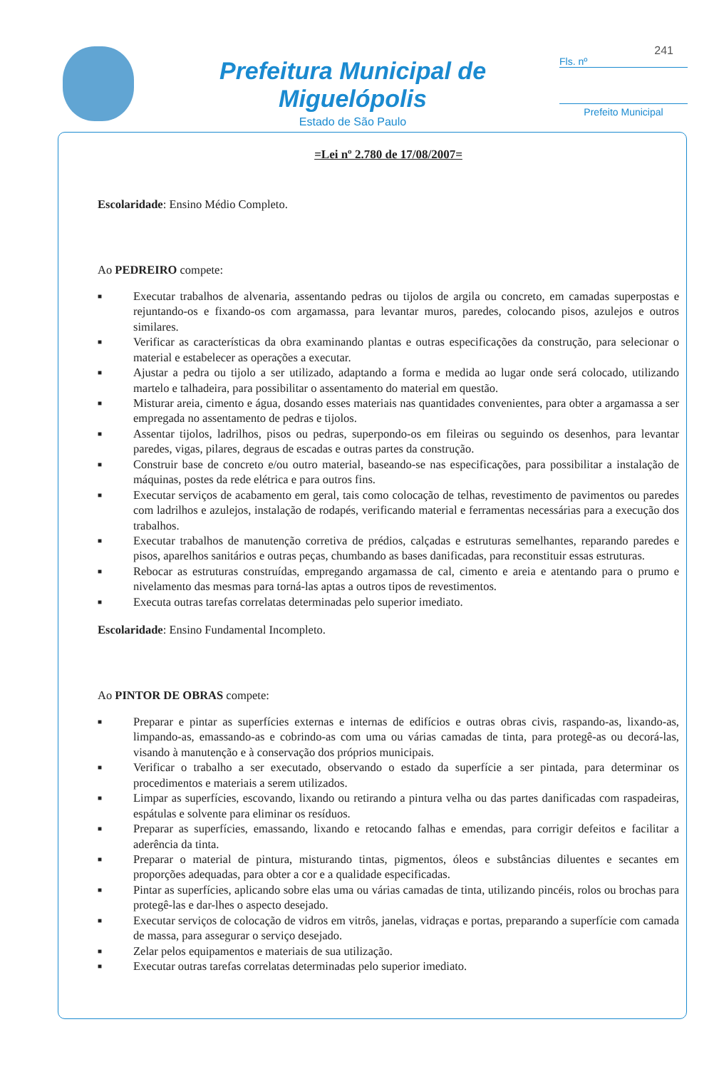Prefeitura Municipal de Miguelópolis
Estado de São Paulo
Fls. nº 241
Prefeito Municipal
=Lei nº 2.780 de 17/08/2007=
Escolaridade: Ensino Médio Completo.
Ao PEDREIRO compete:
■ Executar trabalhos de alvenaria, assentando pedras ou tijolos de argila ou concreto, em camadas superpostas e rejuntando-os e fixando-os com argamassa, para levantar muros, paredes, colocando pisos, azulejos e outros similares.
■ Verificar as características da obra examinando plantas e outras especificações da construção, para selecionar o material e estabelecer as operações a executar.
■ Ajustar a pedra ou tijolo a ser utilizado, adaptando a forma e medida ao lugar onde será colocado, utilizando martelo e talhadeira, para possibilitar o assentamento do material em questão.
■ Misturar areia, cimento e água, dosando esses materiais nas quantidades convenientes, para obter a argamassa a ser empregada no assentamento de pedras e tijolos.
■ Assentar tijolos, ladrilhos, pisos ou pedras, superpondo-os em fileiras ou seguindo os desenhos, para levantar paredes, vigas, pilares, degraus de escadas e outras partes da construção.
■ Construir base de concreto e/ou outro material, baseando-se nas especificações, para possibilitar a instalação de máquinas, postes da rede elétrica e para outros fins.
■ Executar serviços de acabamento em geral, tais como colocação de telhas, revestimento de pavimentos ou paredes com ladrilhos e azulejos, instalação de rodapés, verificando material e ferramentas necessárias para a execução dos trabalhos.
■ Executar trabalhos de manutenção corretiva de prédios, calçadas e estruturas semelhantes, reparando paredes e pisos, aparelhos sanitários e outras peças, chumbando as bases danificadas, para reconstituir essas estruturas.
■ Rebocar as estruturas construídas, empregando argamassa de cal, cimento e areia e atentando para o prumo e nivelamento das mesmas para torná-las aptas a outros tipos de revestimentos.
■ Executa outras tarefas correlatas determinadas pelo superior imediato.
Escolaridade: Ensino Fundamental Incompleto.
Ao PINTOR DE OBRAS compete:
■ Preparar e pintar as superfícies externas e internas de edifícios e outras obras civis, raspando-as, lixando-as, limpando-as, emassando-as e cobrindo-as com uma ou várias camadas de tinta, para protegê-as ou decorá-las, visando à manutenção e à conservação dos próprios municipais.
■ Verificar o trabalho a ser executado, observando o estado da superfície a ser pintada, para determinar os procedimentos e materiais a serem utilizados.
■ Limpar as superfícies, escovando, lixando ou retirando a pintura velha ou das partes danificadas com raspadeiras, espátulas e solvente para eliminar os resíduos.
■ Preparar as superfícies, emassando, lixando e retocando falhas e emendas, para corrigir defeitos e facilitar a aderência da tinta.
■ Preparar o material de pintura, misturando tintas, pigmentos, óleos e substâncias diluentes e secantes em proporções adequadas, para obter a cor e a qualidade especificadas.
■ Pintar as superfícies, aplicando sobre elas uma ou várias camadas de tinta, utilizando pincéis, rolos ou brochas para protegê-las e dar-lhes o aspecto desejado.
■ Executar serviços de colocação de vidros em vitrôs, janelas, vidraças e portas, preparando a superfície com camada de massa, para assegurar o serviço desejado.
■ Zelar pelos equipamentos e materiais de sua utilização.
■ Executar outras tarefas correlatas determinadas pelo superior imediato.